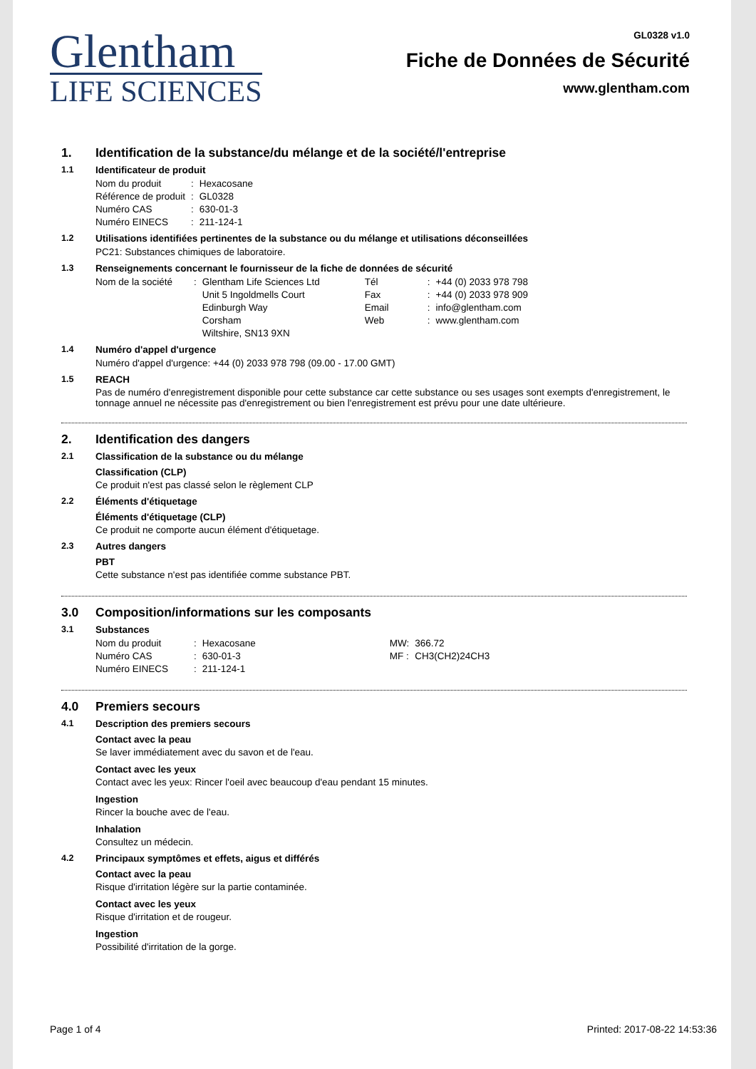Glentham
LIFE SCIENCES
GL0328 v1.0
Fiche de Données de Sécurité
www.glentham.com
1. Identification de la substance/du mélange et de la société/l'entreprise
1.1 Identificateur de produit
| Nom du produit | : | Hexacosane |
| Référence de produit | : | GL0328 |
| Numéro CAS | : | 630-01-3 |
| Numéro EINECS | : | 211-124-1 |
1.2 Utilisations identifiées pertinentes de la substance ou du mélange et utilisations déconseillées
PC21: Substances chimiques de laboratoire.
1.3 Renseignements concernant le fournisseur de la fiche de données de sécurité
| Nom de la société | : | Glentham Life Sciences Ltd | Tél | : | +44 (0) 2033 978 798 |
| | | Unit 5 Ingoldmells Court | Fax | : | +44 (0) 2033 978 909 |
| | | Edinburgh Way | Email | : | info@glentham.com |
| | | Corsham | Web | : | www.glentham.com |
| | | Wiltshire, SN13 9XN | | | |
1.4 Numéro d'appel d'urgence
Numéro d'appel d'urgence: +44 (0) 2033 978 798 (09.00 - 17.00 GMT)
1.5 REACH
Pas de numéro d'enregistrement disponible pour cette substance car cette substance ou ses usages sont exempts d'enregistrement, le tonnage annuel ne nécessite pas d'enregistrement ou bien l'enregistrement est prévu pour une date ultérieure.
2. Identification des dangers
2.1 Classification de la substance ou du mélange
Classification (CLP)
Ce produit n'est pas classé selon le règlement CLP
2.2 Éléments d'étiquetage
Éléments d'étiquetage (CLP)
Ce produit ne comporte aucun élément d'étiquetage.
2.3 Autres dangers
PBT
Cette substance n'est pas identifiée comme substance PBT.
3.0 Composition/informations sur les composants
3.1 Substances
| Nom du produit | : | Hexacosane | MW: | 366.72 |
| Numéro CAS | : | 630-01-3 | MF : | CH3(CH2)24CH3 |
| Numéro EINECS | : | 211-124-1 | | |
4.0 Premiers secours
4.1 Description des premiers secours
Contact avec la peau
Se laver immédiatement avec du savon et de l'eau.
Contact avec les yeux
Contact avec les yeux: Rincer l'oeil avec beaucoup d'eau pendant 15 minutes.
Ingestion
Rincer la bouche avec de l'eau.
Inhalation
Consultez un médecin.
4.2 Principaux symptômes et effets, aigus et différés
Contact avec la peau
Risque d'irritation légère sur la partie contaminée.
Contact avec les yeux
Risque d'irritation et de rougeur.
Ingestion
Possibilité d'irritation de la gorge.
Page 1 of 4 Printed: 2017-08-22 14:53:36